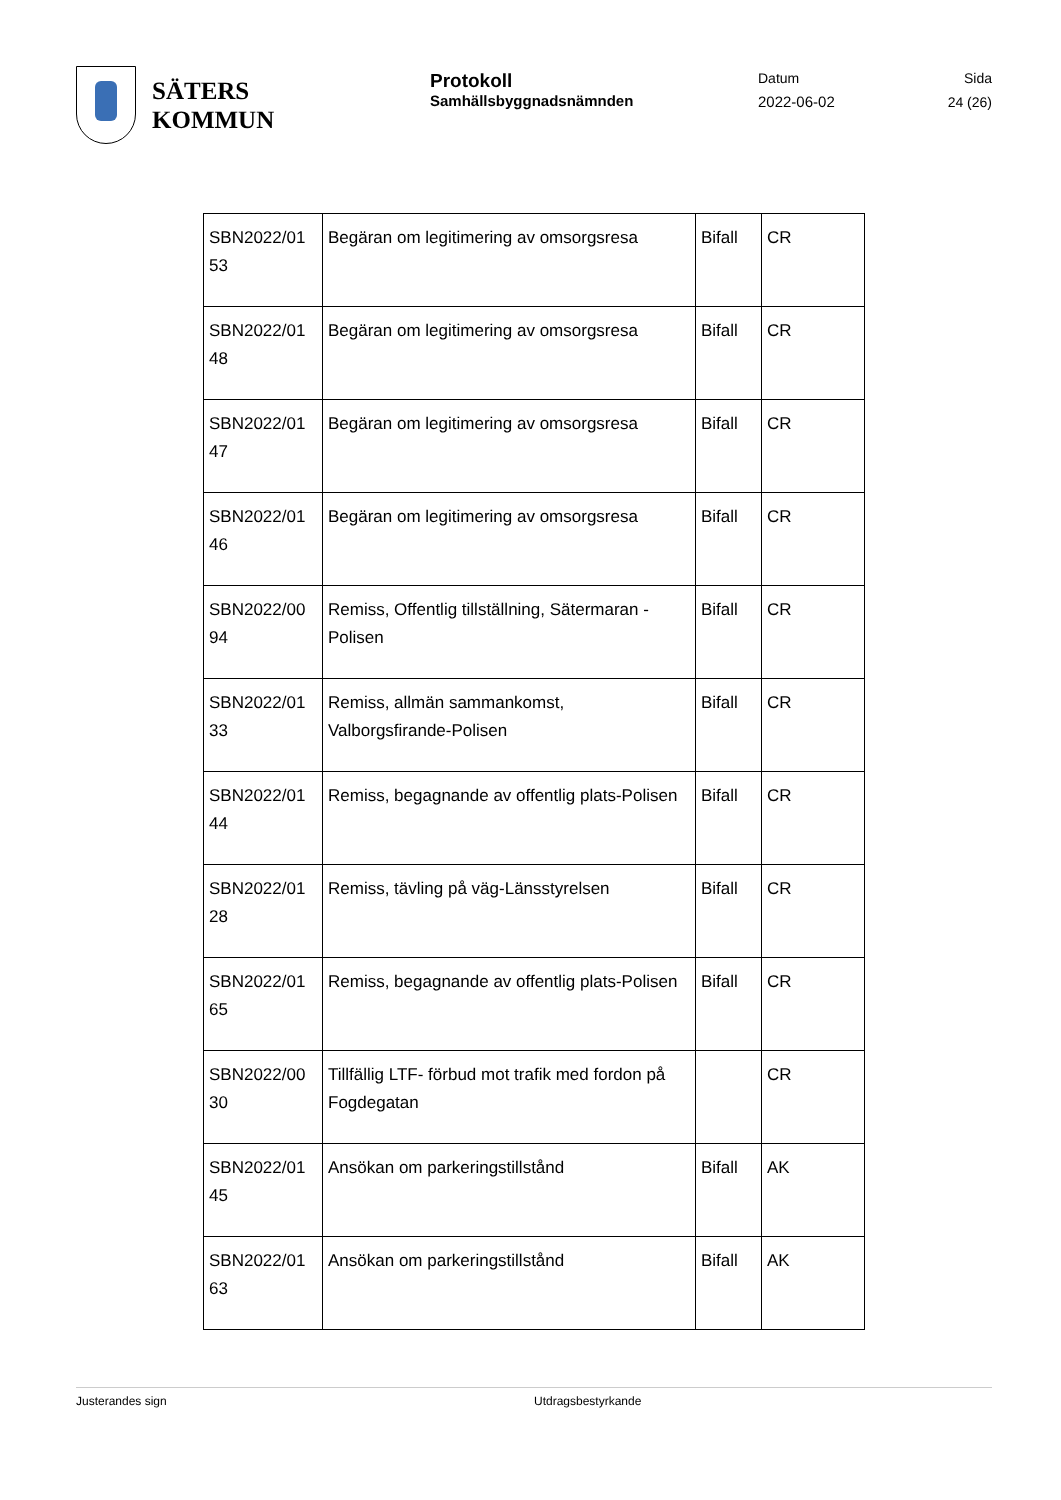SÄTERS
KOMMUN
Protokoll
Samhällsbyggnadsnämnden
Datum
2022-06-02
Sida
24 (26)
| SBN2022/01 53 | Begäran om legitimering av omsorgsresa | Bifall | CR |
| SBN2022/01 48 | Begäran om legitimering av omsorgsresa | Bifall | CR |
| SBN2022/01 47 | Begäran om legitimering av omsorgsresa | Bifall | CR |
| SBN2022/01 46 | Begäran om legitimering av omsorgsresa | Bifall | CR |
| SBN2022/00 94 | Remiss, Offentlig tillställning, Sätermaran - Polisen | Bifall | CR |
| SBN2022/01 33 | Remiss, allmän sammankomst, Valborgsfirande-Polisen | Bifall | CR |
| SBN2022/01 44 | Remiss, begagnande av offentlig plats-Polisen | Bifall | CR |
| SBN2022/01 28 | Remiss, tävling på väg-Länsstyrelsen | Bifall | CR |
| SBN2022/01 65 | Remiss, begagnande av offentlig plats-Polisen | Bifall | CR |
| SBN2022/00 30 | Tillfällig LTF- förbud mot trafik med fordon på Fogdegatan | | CR |
| SBN2022/01 45 | Ansökan om parkeringstillstånd | Bifall | AK |
| SBN2022/01 63 | Ansökan om parkeringstillstånd | Bifall | AK |
Justerandes sign Utdragsbestyrkande